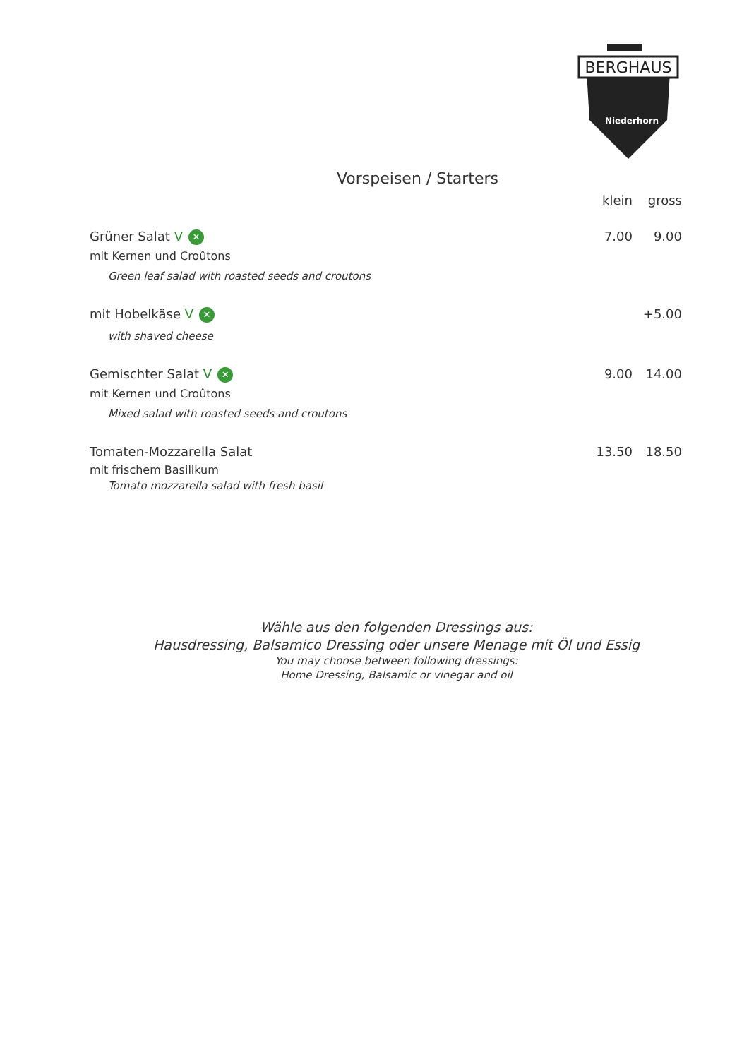BERGHAUS
Niederhorn
Vorspeisen / Starters
klein gross
Grüner Salat V ✕
7.00 9.00
mit Kernen und Croûtons
Green leaf salad with roasted seeds and croutons
mit Hobelkäse V ✕
+5.00
with shaved cheese
Gemischter Salat V ✕
9.00 14.00
mit Kernen und Croûtons
Mixed salad with roasted seeds and croutons
Tomaten-Mozzarella Salat 13.50 18.50
mit frischem Basilikum
Tomato mozzarella salad with fresh basil
Wähle aus den folgenden Dressings aus:
Hausdressing, Balsamico Dressing oder unsere Menage mit Öl und Essig
You may choose between following dressings:
Home Dressing, Balsamic or vinegar and oil